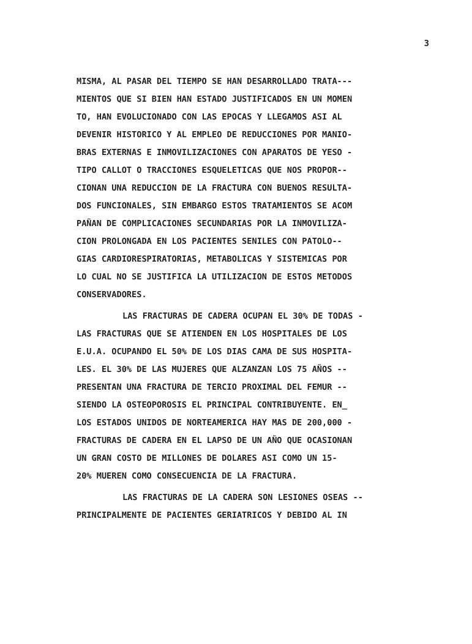3
MISMA, AL PASAR DEL TIEMPO SE HAN DESARROLLADO TRATA---
MIENTOS QUE SI BIEN HAN ESTADO JUSTIFICADOS EN UN MOMEN
TO, HAN EVOLUCIONADO CON LAS EPOCAS Y LLEGAMOS ASI AL
DEVENIR HISTORICO Y AL EMPLEO DE REDUCCIONES POR MANIO-
BRAS EXTERNAS E INMOVILIZACIONES CON APARATOS DE YESO -
TIPO CALLOT O TRACCIONES ESQUELETICAS QUE NOS PROPOR--
CIONAN UNA REDUCCION DE LA FRACTURA CON BUENOS RESULTA-
DOS FUNCIONALES, SIN EMBARGO ESTOS TRATAMIENTOS SE ACOM
PAÑAN DE COMPLICACIONES SECUNDARIAS POR LA INMOVILIZA-
CION PROLONGADA EN LOS PACIENTES SENILES CON PATOLO--
GIAS CARDIORESPIRATORIAS, METABOLICAS Y SISTEMICAS POR
LO CUAL NO SE JUSTIFICA LA UTILIZACION DE ESTOS METODOS
CONSERVADORES.
LAS FRACTURAS DE CADERA OCUPAN EL 30% DE TODAS -
LAS FRACTURAS QUE SE ATIENDEN EN LOS HOSPITALES DE LOS
E.U.A. OCUPANDO EL 50% DE LOS DIAS CAMA DE SUS HOSPITA-
LES. EL 30% DE LAS MUJERES QUE ALZANZAN LOS 75 AÑOS --
PRESENTAN UNA FRACTURA DE TERCIO PROXIMAL DEL FEMUR --
SIENDO LA OSTEOPOROSIS EL PRINCIPAL CONTRIBUYENTE. EN_
LOS ESTADOS UNIDOS DE NORTEAMERICA HAY MAS DE 200,000 -
FRACTURAS DE CADERA EN EL LAPSO DE UN AÑO QUE OCASIONAN
UN GRAN COSTO DE MILLONES DE DOLARES ASI COMO UN 15-
20% MUEREN COMO CONSECUENCIA DE LA FRACTURA.
LAS FRACTURAS DE LA CADERA SON LESIONES OSEAS --
PRINCIPALMENTE DE PACIENTES GERIATRICOS Y DEBIDO AL IN